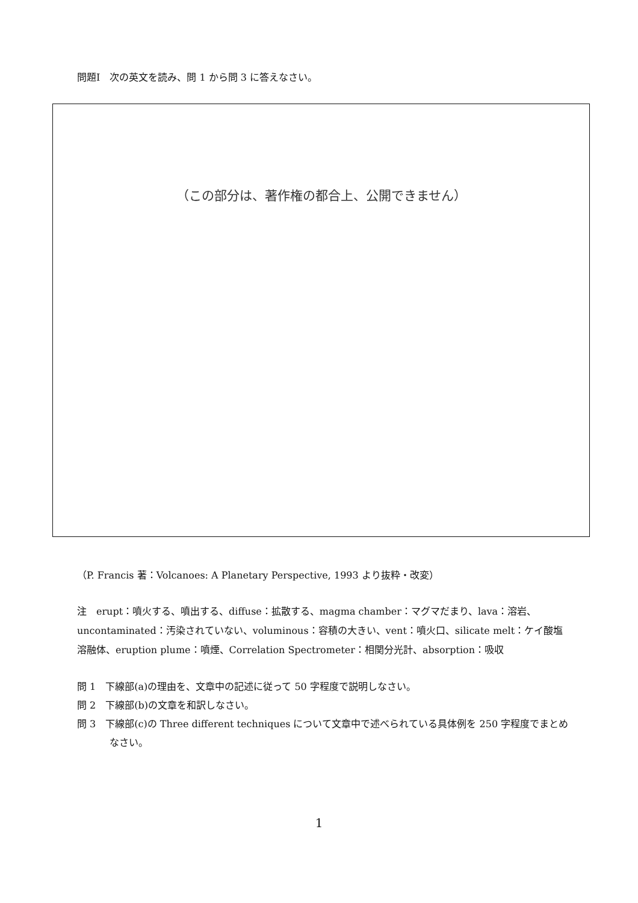問題I　次の英文を読み、問 1 から問 3 に答えなさい。
（この部分は、著作権の都合上、公開できません）
（P. Francis 著：Volcanoes: A Planetary Perspective, 1993 より抜粋・改変）
注　erupt：噴火する、噴出する、diffuse：拡散する、magma chamber：マグマだまり、lava：溶岩、uncontaminated：汚染されていない、voluminous：容積の大きい、vent：噴火口、silicate melt：ケイ酸塩溶融体、eruption plume：噴煙、Correlation Spectrometer：相関分光計、absorption：吸収
問 1　下線部(a)の理由を、文章中の記述に従って 50 字程度で説明しなさい。
問 2　下線部(b)の文章を和訳しなさい。
問 3　下線部(c)の Three different techniques について文章中で述べられている具体例を 250 字程度でまとめなさい。
1